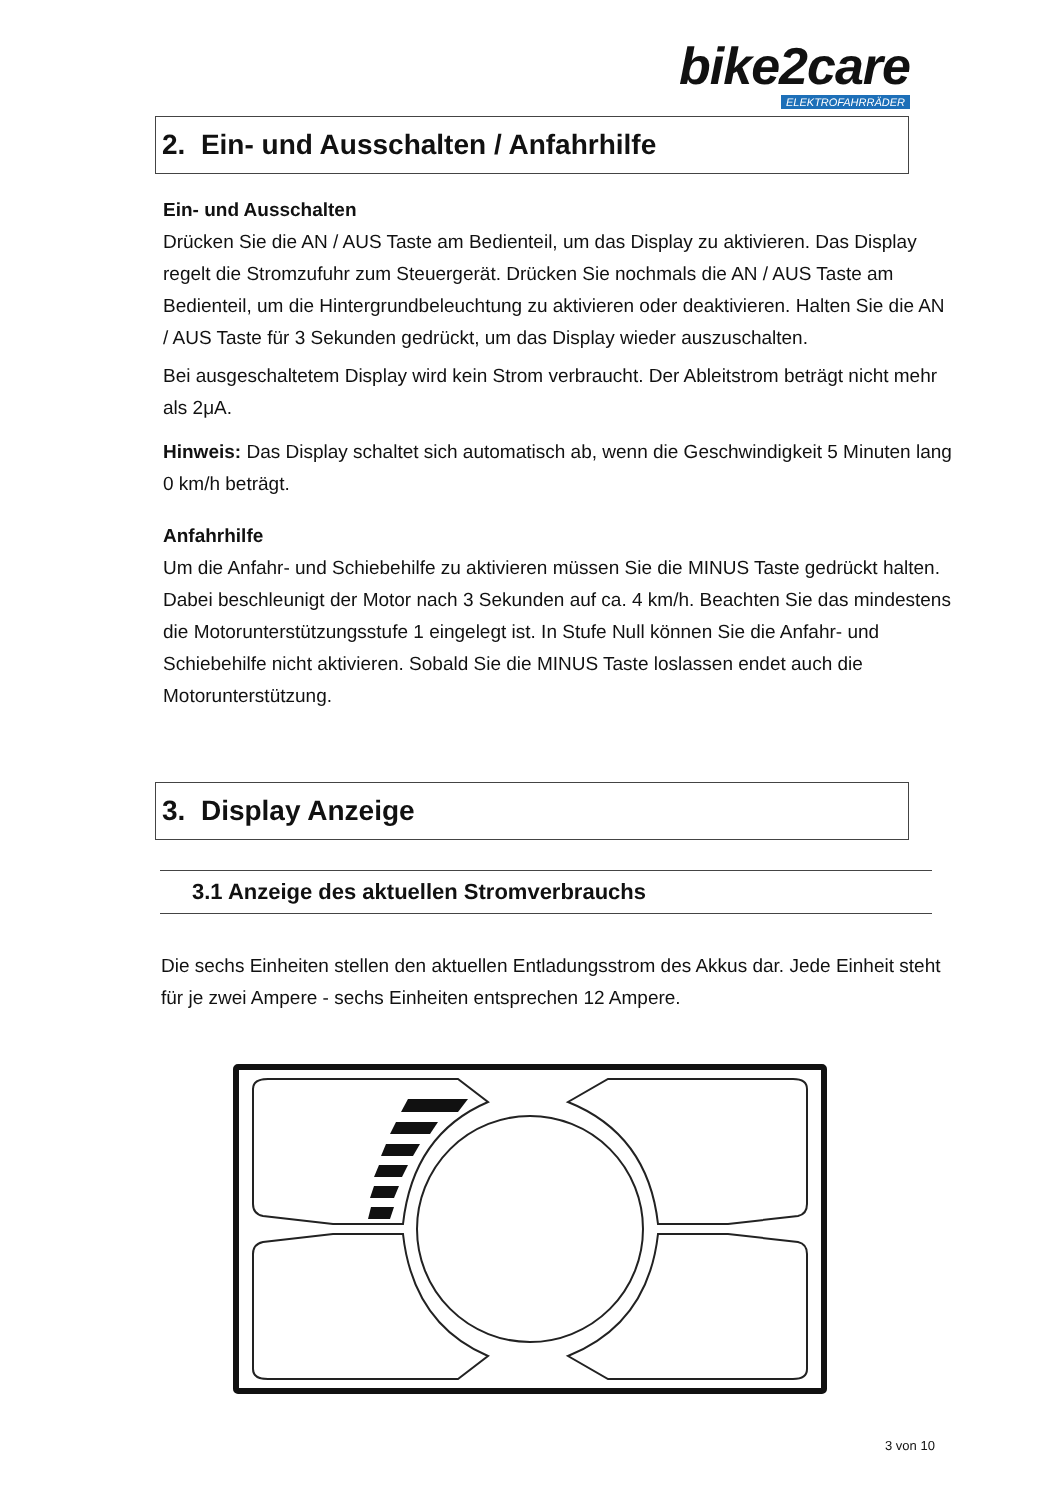bike2care
ELEKTROFAHRRÄDER
2. Ein- und Ausschalten / Anfahrhilfe
Ein- und Ausschalten
Drücken Sie die AN / AUS Taste am Bedienteil, um das Display zu aktivieren. Das Display regelt die Stromzufuhr zum Steuergerät. Drücken Sie nochmals die AN / AUS Taste am Bedienteil, um die Hintergrundbeleuchtung zu aktivieren oder deaktivieren. Halten Sie die AN / AUS Taste für 3 Sekunden gedrückt, um das Display wieder auszuschalten.
Bei ausgeschaltetem Display wird kein Strom verbraucht. Der Ableitstrom beträgt nicht mehr als 2μA.
Hinweis: Das Display schaltet sich automatisch ab, wenn die Geschwindigkeit 5 Minuten lang 0 km/h beträgt.
Anfahrhilfe
Um die Anfahr- und Schiebehilfe zu aktivieren müssen Sie die MINUS Taste gedrückt halten. Dabei beschleunigt der Motor nach 3 Sekunden auf ca. 4 km/h. Beachten Sie das mindestens die Motorunterstützungsstufe 1 eingelegt ist. In Stufe Null können Sie die Anfahr- und Schiebehilfe nicht aktivieren. Sobald Sie die MINUS Taste loslassen endet auch die Motorunterstützung.
3. Display Anzeige
3.1 Anzeige des aktuellen Stromverbrauchs
Die sechs Einheiten stellen den aktuellen Entladungsstrom des Akkus dar. Jede Einheit steht für je zwei Ampere - sechs Einheiten entsprechen 12 Ampere.
3 von 10